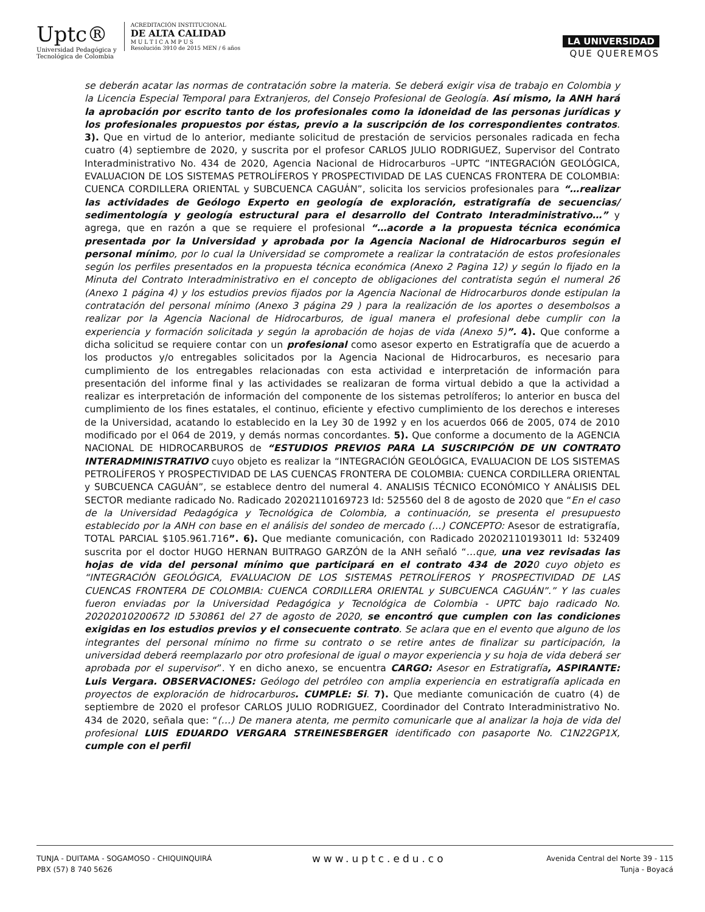Uptc®
Universidad Pedagógica y
Tecnológica de Colombia
ACREDITACIÓN INSTITUCIONAL
DE ALTA CALIDAD
M U L T I C A M P U S
Resolución 3910 de 2015 MEN / 6 años
LA UNIVERSIDAD
QUE QUEREMOS
se deberán acatar las normas de contratación sobre la materia. Se deberá exigir visa de trabajo en Colombia y la Licencia Especial Temporal para Extranjeros, del Consejo Profesional de Geología. Así mismo, la ANH hará la aprobación por escrito tanto de los profesionales como la idoneidad de las personas jurídicas y los profesionales propuestos por éstas, previo a la suscripción de los correspondientes contratos. 3). Que en virtud de lo anterior, mediante solicitud de prestación de servicios personales radicada en fecha cuatro (4) septiembre de 2020, y suscrita por el profesor CARLOS JULIO RODRIGUEZ, Supervisor del Contrato Interadministrativo No. 434 de 2020, Agencia Nacional de Hidrocarburos –UPTC “INTEGRACIÓN GEOLÓGICA, EVALUACION DE LOS SISTEMAS PETROLÍFEROS Y PROSPECTIVIDAD DE LAS CUENCAS FRONTERA DE COLOMBIA: CUENCA CORDILLERA ORIENTAL y SUBCUENCA CAGUÁN”, solicita los servicios profesionales para “…realizar las actividades de Geólogo Experto en geología de exploración, estratigrafía de secuencias/ sedimentología y geología estructural para el desarrollo del Contrato Interadministrativo…” y agrega, que en razón a que se requiere el profesional “…acorde a la propuesta técnica económica presentada por la Universidad y aprobada por la Agencia Nacional de Hidrocarburos según el personal mínimo, por lo cual la Universidad se compromete a realizar la contratación de estos profesionales según los perfiles presentados en la propuesta técnica económica (Anexo 2 Pagina 12) y según lo fijado en la Minuta del Contrato Interadministrativo en el concepto de obligaciones del contratista según el numeral 26 (Anexo 1 página 4) y los estudios previos fijados por la Agencia Nacional de Hidrocarburos donde estipulan la contratación del personal mínimo (Anexo 3 página 29 ) para la realización de los aportes o desembolsos a realizar por la Agencia Nacional de Hidrocarburos, de igual manera el profesional debe cumplir con la experiencia y formación solicitada y según la aprobación de hojas de vida (Anexo 5)”. 4). Que conforme a dicha solicitud se requiere contar con un profesional como asesor experto en Estratigrafía que de acuerdo a los productos y/o entregables solicitados por la Agencia Nacional de Hidrocarburos, es necesario para cumplimiento de los entregables relacionadas con esta actividad e interpretación de información para presentación del informe final y las actividades se realizaran de forma virtual debido a que la actividad a realizar es interpretación de información del componente de los sistemas petrolíferos; lo anterior en busca del cumplimiento de los fines estatales, el continuo, eficiente y efectivo cumplimiento de los derechos e intereses de la Universidad, acatando lo establecido en la Ley 30 de 1992 y en los acuerdos 066 de 2005, 074 de 2010 modificado por el 064 de 2019, y demás normas concordantes. 5). Que conforme a documento de la AGENCIA NACIONAL DE HIDROCARBUROS de “ESTUDIOS PREVIOS PARA LA SUSCRIPCIÓN DE UN CONTRATO INTERADMINISTRATIVO cuyo objeto es realizar la “INTEGRACIÓN GEOLÓGICA, EVALUACION DE LOS SISTEMAS PETROLÍFEROS Y PROSPECTIVIDAD DE LAS CUENCAS FRONTERA DE COLOMBIA: CUENCA CORDILLERA ORIENTAL y SUBCUENCA CAGUÁN”, se establece dentro del numeral 4. ANALISIS TÉCNICO ECONÓMICO Y ANÁLISIS DEL SECTOR mediante radicado No. Radicado 20202110169723 Id: 525560 del 8 de agosto de 2020 que “En el caso de la Universidad Pedagógica y Tecnológica de Colombia, a continuación, se presenta el presupuesto establecido por la ANH con base en el análisis del sondeo de mercado (…) CONCEPTO: Asesor de estratigrafía, TOTAL PARCIAL $105.961.716”. 6). Que mediante comunicación, con Radicado 20202110193011 Id: 532409 suscrita por el doctor HUGO HERNAN BUITRAGO GARZÓN de la ANH señaló “…que, una vez revisadas las hojas de vida del personal mínimo que participará en el contrato 434 de 2020 cuyo objeto es “INTEGRACIÓN GEOLÓGICA, EVALUACION DE LOS SISTEMAS PETROLÍFEROS Y PROSPECTIVIDAD DE LAS CUENCAS FRONTERA DE COLOMBIA: CUENCA CORDILLERA ORIENTAL y SUBCUENCA CAGUÁN”.” Y las cuales fueron enviadas por la Universidad Pedagógica y Tecnológica de Colombia - UPTC bajo radicado No. 20202010200672 ID 530861 del 27 de agosto de 2020, se encontró que cumplen con las condiciones exigidas en los estudios previos y el consecuente contrato. Se aclara que en el evento que alguno de los integrantes del personal mínimo no firme su contrato o se retire antes de finalizar su participación, la universidad deberá reemplazarlo por otro profesional de igual o mayor experiencia y su hoja de vida deberá ser aprobada por el supervisor”. Y en dicho anexo, se encuentra CARGO: Asesor en Estratigrafía, ASPIRANTE: Luis Vergara. OBSERVACIONES: Geólogo del petróleo con amplia experiencia en estratigrafía aplicada en proyectos de exploración de hidrocarburos. CUMPLE: Si. 7). Que mediante comunicación de cuatro (4) de septiembre de 2020 el profesor CARLOS JULIO RODRIGUEZ, Coordinador del Contrato Interadministrativo No. 434 de 2020, señala que: “(…) De manera atenta, me permito comunicarle que al analizar la hoja de vida del profesional LUIS EDUARDO VERGARA STREINESBERGER identificado con pasaporte No. C1N22GP1X, cumple con el perfil
TUNJA - DUITAMA - SOGAMOSO - CHIQUINQUIRÁ
PBX (57) 8 740 5626
www.uptc.edu.co
Avenida Central del Norte 39 - 115
Tunja - Boyacá